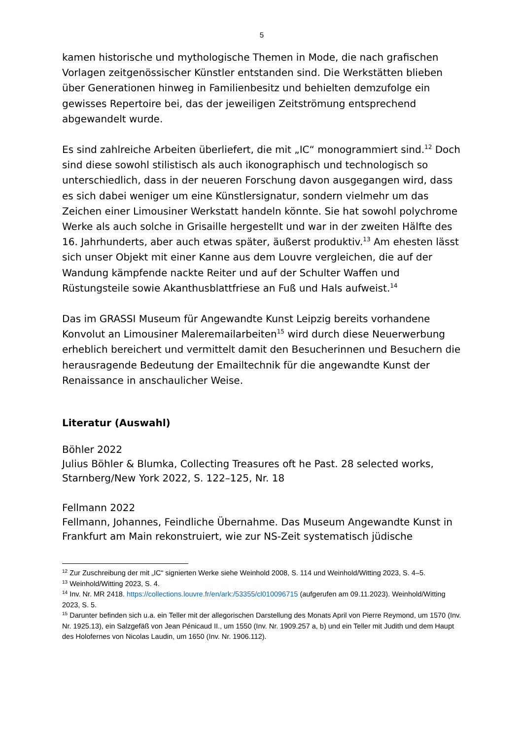5
kamen historische und mythologische Themen in Mode, die nach grafischen Vorlagen zeitgenössischer Künstler entstanden sind. Die Werkstätten blieben über Generationen hinweg in Familienbesitz und behielten demzufolge ein gewisses Repertoire bei, das der jeweiligen Zeitströmung entsprechend abgewandelt wurde.
Es sind zahlreiche Arbeiten überliefert, die mit „IC“ monogrammiert sind.<sup>12</sup> Doch sind diese sowohl stilistisch als auch ikonographisch und technologisch so unterschiedlich, dass in der neueren Forschung davon ausgegangen wird, dass es sich dabei weniger um eine Künstlersignatur, sondern vielmehr um das Zeichen einer Limousiner Werkstatt handeln könnte. Sie hat sowohl polychrome Werke als auch solche in Grisaille hergestellt und war in der zweiten Hälfte des 16. Jahrhunderts, aber auch etwas später, äußerst produktiv.<sup>13</sup> Am ehesten lässt sich unser Objekt mit einer Kanne aus dem Louvre vergleichen, die auf der Wandung kämpfende nackte Reiter und auf der Schulter Waffen und Rüstungsteile sowie Akanthusblattfriese an Fuß und Hals aufweist.<sup>14</sup>
Das im GRASSI Museum für Angewandte Kunst Leipzig bereits vorhandene Konvolut an Limousiner Maleremailarbeiten<sup>15</sup> wird durch diese Neuerwerbung erheblich bereichert und vermittelt damit den Besucherinnen und Besuchern die herausragende Bedeutung der Emailtechnik für die angewandte Kunst der Renaissance in anschaulicher Weise.
Literatur (Auswahl)
Böhler 2022
Julius Böhler & Blumka, Collecting Treasures oft he Past. 28 selected works, Starnberg/New York 2022, S. 122–125, Nr. 18
Fellmann 2022
Fellmann, Johannes, Feindliche Übernahme. Das Museum Angewandte Kunst in Frankfurt am Main rekonstruiert, wie zur NS-Zeit systematisch jüdische
<sup>12</sup> Zur Zuschreibung der mit „IC“ signierten Werke siehe Weinhold 2008, S. 114 und Weinhold/Witting 2023, S. 4–5.
<sup>13</sup> Weinhold/Witting 2023, S. 4.
<sup>14</sup> Inv. Nr. MR 2418. https://collections.louvre.fr/en/ark:/53355/cl010096715 (aufgerufen am 09.11.2023). Weinhold/Witting 2023, S. 5.
<sup>15</sup> Darunter befinden sich u.a. ein Teller mit der allegorischen Darstellung des Monats April von Pierre Reymond, um 1570 (Inv. Nr. 1925.13), ein Salzgefäß von Jean Pénicaud II., um 1550 (Inv. Nr. 1909.257 a, b) und ein Teller mit Judith und dem Haupt des Holofernes von Nicolas Laudin, um 1650 (Inv. Nr. 1906.112).